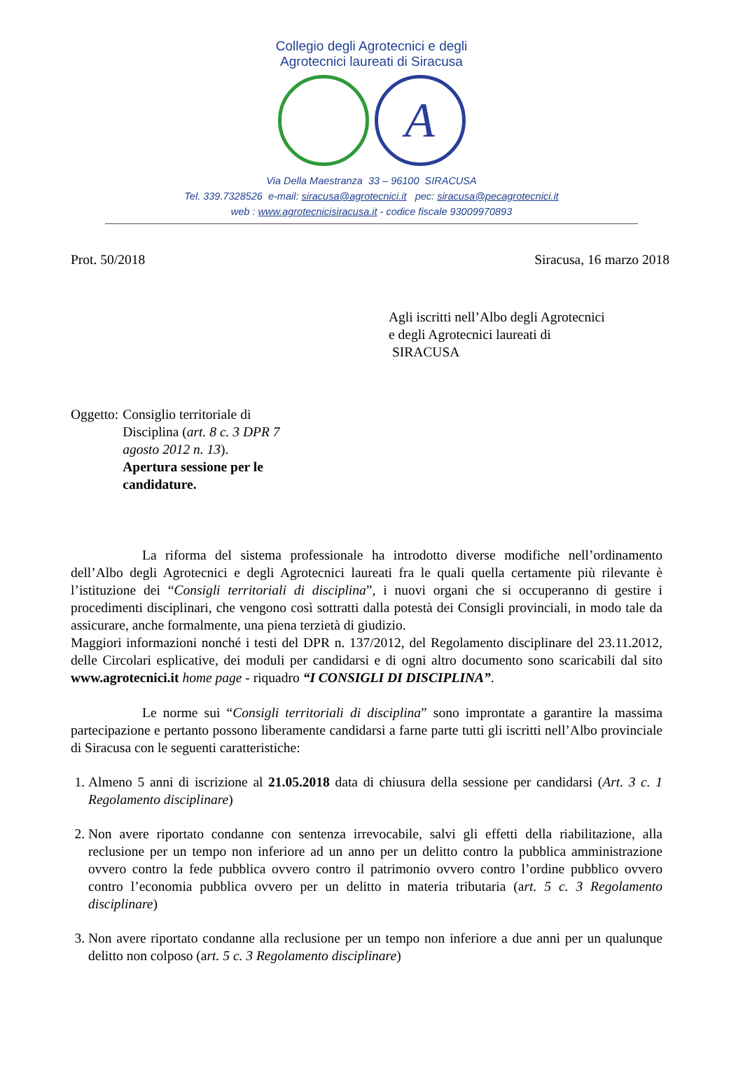Collegio degli Agrotecnici e degli
Agrotecnici laureati di Siracusa
A
Via Della Maestranza 33 – 96100 SIRACUSA
Tel. 339.7328526 e-mail: siracusa@agrotecnici.it pec: siracusa@pecagrotecnici.it
web : www.agrotecnicisiracusa.it - codice fiscale 93009970893
Prot. 50/2018 Siracusa, 16 marzo 2018
Agli iscritti nell’Albo degli Agrotecnici
e degli Agrotecnici laureati di
SIRACUSA
Oggetto: Consiglio territoriale di Disciplina (art. 8 c. 3 DPR 7 agosto 2012 n. 13).
Apertura sessione per le candidature.
La riforma del sistema professionale ha introdotto diverse modifiche nell’ordinamento dell’Albo degli Agrotecnici e degli Agrotecnici laureati fra le quali quella certamente più rilevante è l’istituzione dei “Consigli territoriali di disciplina”, i nuovi organi che si occuperanno di gestire i procedimenti disciplinari, che vengono così sottratti dalla potestà dei Consigli provinciali, in modo tale da assicurare, anche formalmente, una piena terzietà di giudizio.
Maggiori informazioni nonché i testi del DPR n. 137/2012, del Regolamento disciplinare del 23.11.2012, delle Circolari esplicative, dei moduli per candidarsi e di ogni altro documento sono scaricabili dal sito www.agrotecnici.it home page - riquadro “I CONSIGLI DI DISCIPLINA”.
Le norme sui “Consigli territoriali di disciplina” sono improntate a garantire la massima partecipazione e pertanto possono liberamente candidarsi a farne parte tutti gli iscritti nell’Albo provinciale di Siracusa con le seguenti caratteristiche:
1. Almeno 5 anni di iscrizione al 21.05.2018 data di chiusura della sessione per candidarsi (Art. 3 c. 1 Regolamento disciplinare)
2. Non avere riportato condanne con sentenza irrevocabile, salvi gli effetti della riabilitazione, alla reclusione per un tempo non inferiore ad un anno per un delitto contro la pubblica amministrazione ovvero contro la fede pubblica ovvero contro il patrimonio ovvero contro l’ordine pubblico ovvero contro l’economia pubblica ovvero per un delitto in materia tributaria (art. 5 c. 3 Regolamento disciplinare)
3. Non avere riportato condanne alla reclusione per un tempo non inferiore a due anni per un qualunque delitto non colposo (art. 5 c. 3 Regolamento disciplinare)